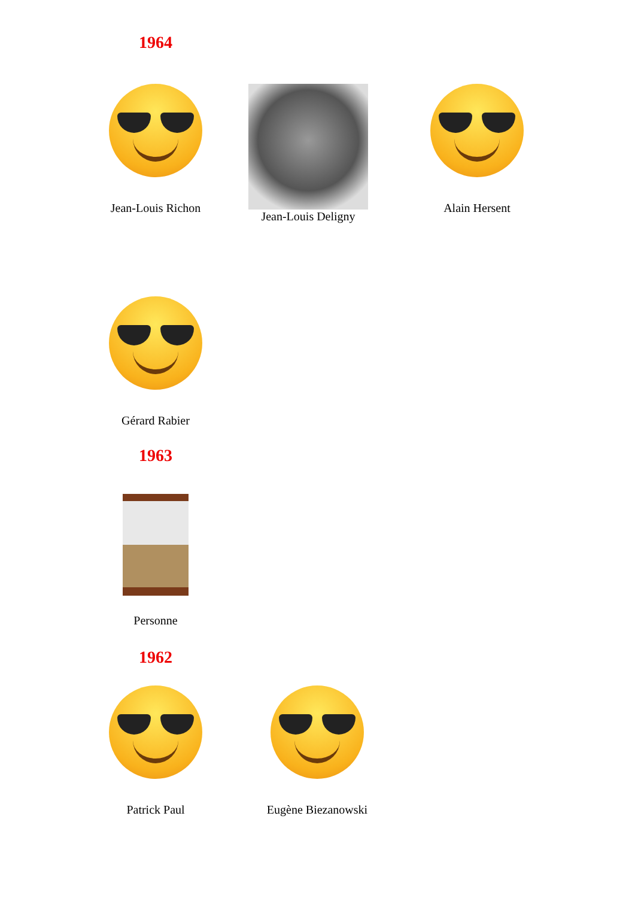1964
Jean-Louis Richon
Jean-Louis Deligny
Alain Hersent
Gérard Rabier
1963
Personne
1962
Patrick Paul
Eugène Biezanowski